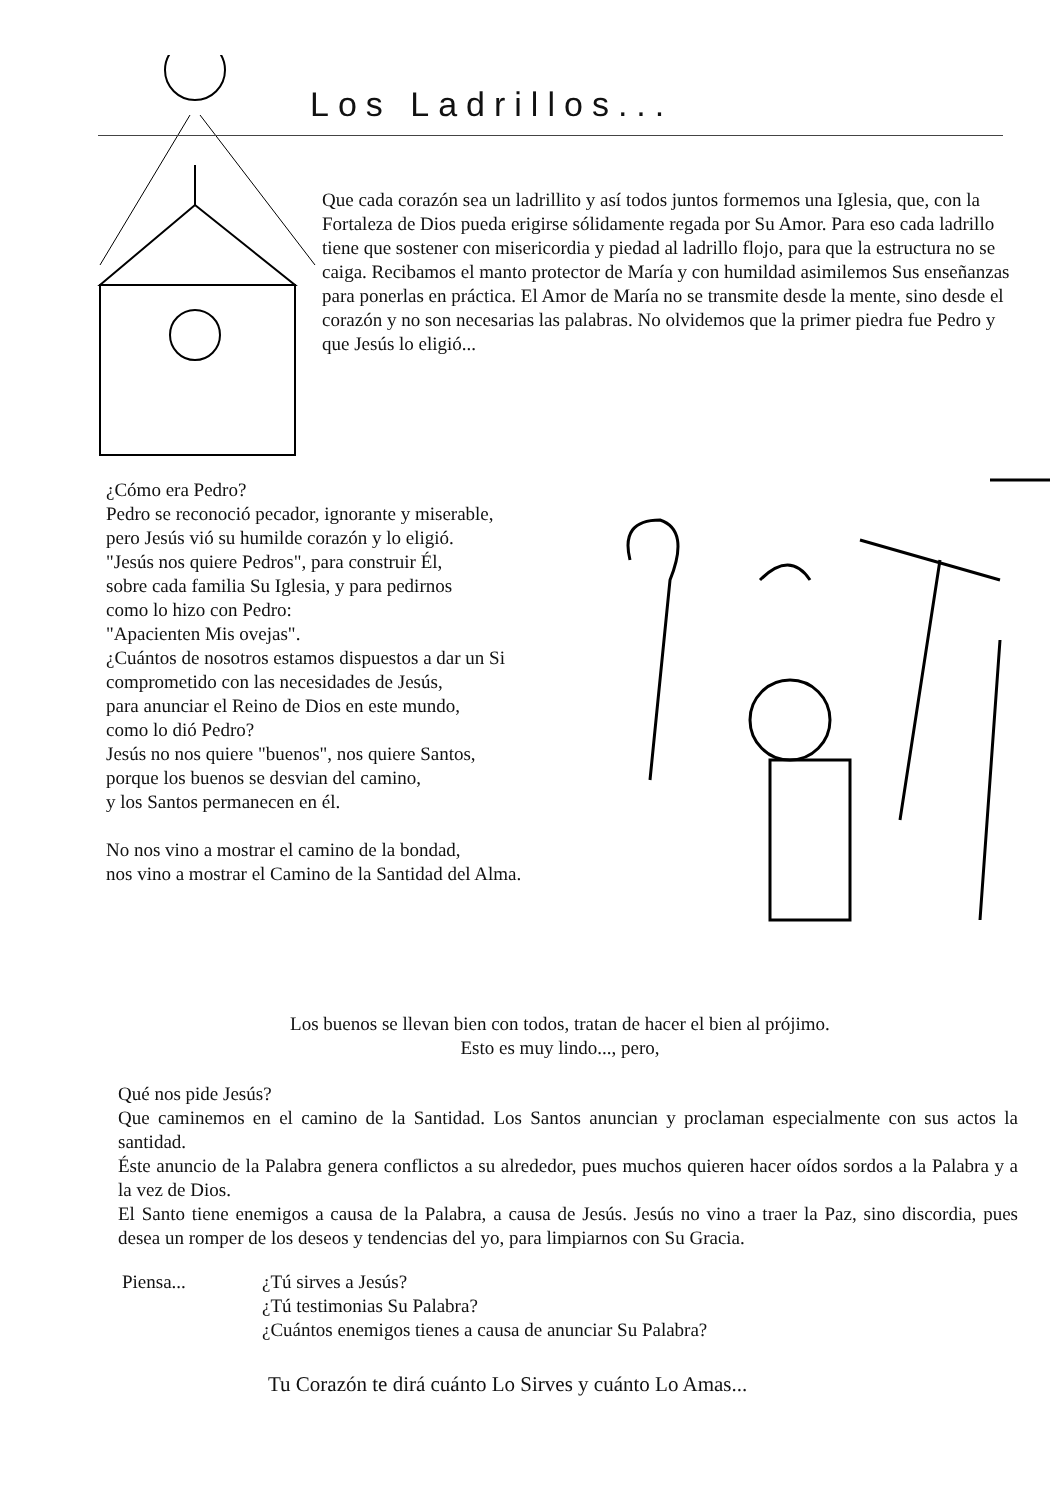Los Ladrillos...
Que cada corazón sea un ladrillito y así todos juntos formemos una Iglesia, que, con la Fortaleza de Dios pueda erigirse sólidamente regada por Su Amor. Para eso cada ladrillo tiene que sostener con misericordia y piedad al ladrillo flojo, para que la estructura no se caiga. Recibamos el manto protector de María y con humildad asimilemos Sus enseñanzas para ponerlas en práctica. El Amor de María no se transmite desde la mente, sino desde el corazón y no son necesarias las palabras. No olvidemos que la primer piedra fue Pedro y que Jesús lo eligió...
¿Cómo era Pedro?
Pedro se reconoció pecador, ignorante y miserable,
pero Jesús vió su humilde corazón y lo eligió.
"Jesús nos quiere Pedros", para construir Él,
sobre cada familia Su Iglesia, y para pedirnos
como lo hizo con Pedro:
"Apacienten Mis ovejas".
¿Cuántos de nosotros estamos dispuestos a dar un Si
comprometido con las necesidades de Jesús,
para anunciar el Reino de Dios en este mundo,
como lo dió Pedro?
Jesús no nos quiere "buenos", nos quiere Santos,
porque los buenos se desvian del camino,
y los Santos permanecen en él.
No nos vino a mostrar el camino de la bondad,
nos vino a mostrar el Camino de la Santidad del Alma.
Los buenos se llevan bien con todos, tratan de hacer el bien al prójimo.
Esto es muy lindo..., pero,
Qué nos pide Jesús?
Que caminemos en el camino de la Santidad. Los Santos anuncian y proclaman especialmente con sus actos la santidad.
Éste anuncio de la Palabra genera conflictos a su alrededor, pues muchos quieren hacer oídos sordos a la Palabra y a la vez de Dios.
El Santo tiene enemigos a causa de la Palabra, a causa de Jesús. Jesús no vino a traer la Paz, sino discordia, pues desea un romper de los deseos y tendencias del yo, para limpiarnos con Su Gracia.
Piensa... ¿Tú sirves a Jesús?
¿Tú testimonias Su Palabra?
¿Cuántos enemigos tienes a causa de anunciar Su Palabra?
Tu Corazón te dirá cuánto Lo Sirves y cuánto Lo Amas...